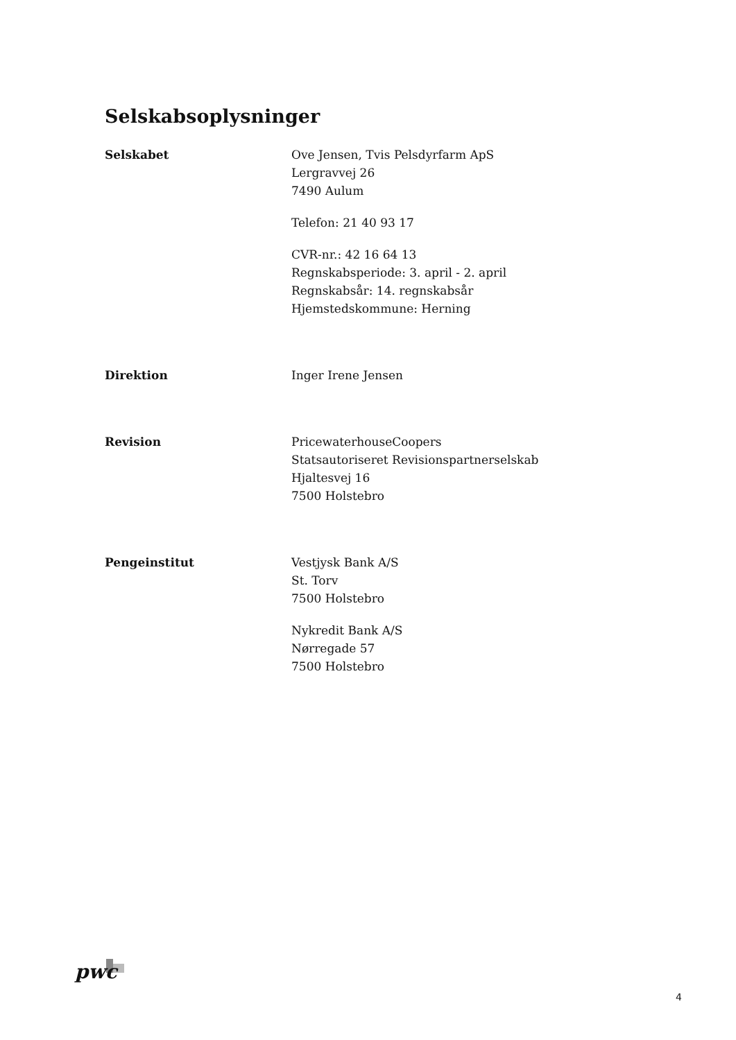Selskabsoplysninger
Selskabet Ove Jensen, Tvis Pelsdyrfarm ApS
Lergravvej 26
7490 Aulum
Telefon: 21 40 93 17
CVR-nr.: 42 16 64 13
Regnskabsperiode: 3. april - 2. april
Regnskabsår: 14. regnskabsår
Hjemstedskommune: Herning
Direktion Inger Irene Jensen
Revision PricewaterhouseCoopers
Statsautoriseret Revisionspartnerselskab
Hjaltesvej 16
7500 Holstebro
Pengeinstitut Vestjysk Bank A/S
St. Torv
7500 Holstebro
Nykredit Bank A/S
Nørregade 57
7500 Holstebro
pwc
4